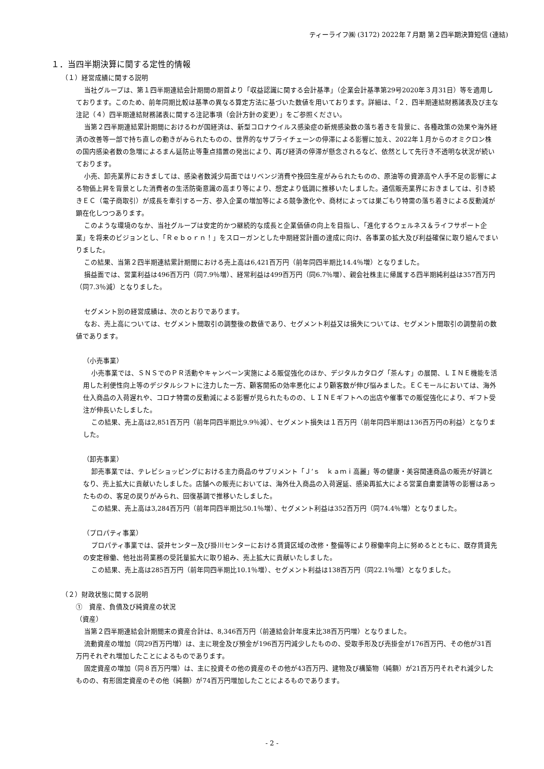ティーライフ㈱ (3172) 2022年７月期 第２四半期決算短信 (連結)
１．当四半期決算に関する定性的情報
（１）経営成績に関する説明
当社グループは、第１四半期連結会計期間の期首より「収益認識に関する会計基準」（企業会計基準第29号2020年３月31日）等を適用しております。このため、前年同期比較は基準の異なる算定方法に基づいた数値を用いております。詳細は、「２．四半期連結財務諸表及び主な注記（４）四半期連結財務諸表に関する注記事項（会計方針の変更）」をご参照ください。
当第２四半期連結累計期間におけるわが国経済は、新型コロナウイルス感染症の新規感染数の落ち着きを背景に、各種政策の効果や海外経済の改善等一部で持ち直しの動きがみられたものの、世界的なサプライチェーンの停滞による影響に加え、2022年１月からのオミクロン株の国内感染者数の急増によるまん延防止等重点措置の発出により、再び経済の停滞が懸念されるなど、依然として先行き不透明な状況が続いております。
小売、卸売業界におきましては、感染者数減少局面ではリベンジ消費や挽回生産がみられたものの、原油等の資源高や人手不足の影響による物価上昇を背景とした消費者の生活防衛意識の高まり等により、想定より低調に推移いたしました。通信販売業界におきましては、引き続きＥＣ（電子商取引）が成長を牽引する一方、参入企業の増加等による競争激化や、商材によっては巣ごもり特需の落ち着きによる反動減が顕在化しつつあります。
このような環境のなか、当社グループは安定的かつ継続的な成長と企業価値の向上を目指し、「進化するウェルネス＆ライフサポート企業」を将来のビジョンとし、「Ｒｅｂｏｒｎ！」をスローガンとした中期経営計画の達成に向け、各事業の拡大及び利益確保に取り組んでまいりました。
この結果、当第２四半期連結累計期間における売上高は6,421百万円（前年同四半期比14.4％増）となりました。
損益面では、営業利益は496百万円（同7.9％増）、経常利益は499百万円（同6.7％増）、親会社株主に帰属する四半期純利益は357百万円（同7.3％減）となりました。
セグメント別の経営成績は、次のとおりであります。
なお、売上高については、セグメント間取引の調整後の数値であり、セグメント利益又は損失については、セグメント間取引の調整前の数値であります。
（小売事業）
小売事業では、ＳＮＳでのＰＲ活動やキャンペーン実施による販促強化のほか、デジタルカタログ「茶んす」の展開、ＬＩＮＥ機能を活用した利便性向上等のデジタルシフトに注力した一方、顧客開拓の効率悪化により顧客数が伸び悩みました。ＥＣモールにおいては、海外仕入商品の入荷遅れや、コロナ特需の反動減による影響が見られたものの、ＬＩＮＥギフトへの出店や催事での販促強化により、ギフト受注が伸長いたしました。
この結果、売上高は2,851百万円（前年同四半期比9.9％減）、セグメント損失は１百万円（前年同四半期は136百万円の利益）となりました。
（卸売事業）
卸売事業では、テレビショッピングにおける主力商品のサプリメント「Ｊ’ｓ　ｋａｍｉ高麗」等の健康・美容関連商品の販売が好調となり、売上拡大に貢献いたしました。店舗への販売においては、海外仕入商品の入荷遅延、感染再拡大による営業自粛要請等の影響はあったものの、客足の戻りがみられ、回復基調で推移いたしました。
この結果、売上高は3,284百万円（前年同四半期比50.1％増）、セグメント利益は352百万円（同74.4％増）となりました。
（プロパティ事業）
プロパティ事業では、袋井センター及び掛川センターにおける賃貸区域の改修・整備等により稼働率向上に努めるとともに、既存賃貸先の安定稼働、他社出荷業務の受託量拡大に取り組み、売上拡大に貢献いたしました。
この結果、売上高は285百万円（前年同四半期比10.1％増）、セグメント利益は138百万円（同22.1％増）となりました。
（２）財政状態に関する説明
①　資産、負債及び純資産の状況
（資産）
当第２四半期連結会計期間末の資産合計は、8,346百万円（前連結会計年度末比38百万円増）となりました。
流動資産の増加（同29百万円増）は、主に現金及び預金が196百万円減少したものの、受取手形及び売掛金が176百万円、その他が31百万円それぞれ増加したことによるものであります。
固定資産の増加（同８百万円増）は、主に投資その他の資産のその他が43百万円、建物及び構築物（純額）が21百万円それぞれ減少したものの、有形固定資産のその他（純額）が74百万円増加したことによるものであります。
- 2 -